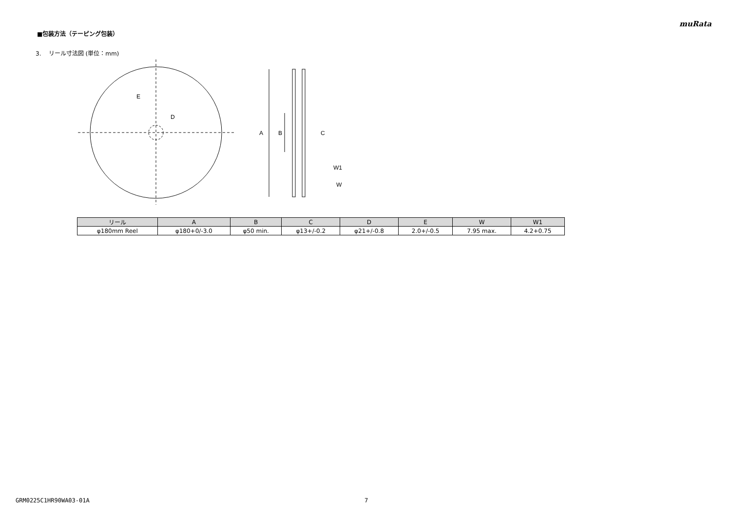muRata
■包装方法（テーピング包装）
3. リール寸法図 (単位：mm)
E
D
A
B
C
W1
W
| リール | A | B | C | D | E | W | W1 |
| --- | --- | --- | --- | --- | --- | --- | --- |
| φ180mm Reel | φ180+0/-3.0 | φ50 min. | φ13+/-0.2 | φ21+/-0.8 | 2.0+/-0.5 | 7.95 max. | 4.2+0.75 |
GRM0225C1HR90WA03-01A 7